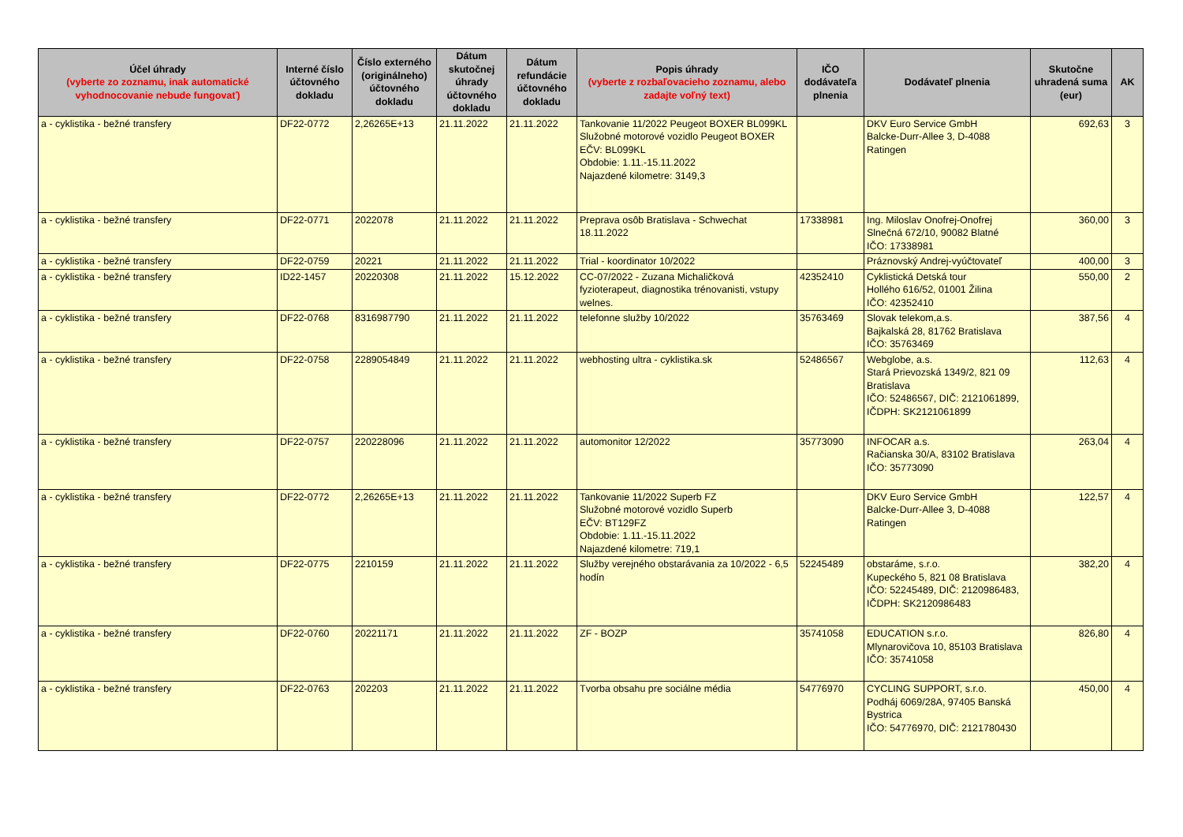| Účel úhrady (vyberte zo zoznamu, inak automatické vyhodnocovanie nebude fungovať) | Interné číslo účtovného dokladu | Číslo externého (originálneho) účtovného dokladu | Dátum skutočnej úhrady účtovného dokladu | Dátum refundácie účtovného dokladu | Popis úhrady (vyberte z rozbaľovacieho zoznamu, alebo zadajte voľný text) | IČO dodávateľa plnenia | Dodávateľ plnenia | Skutočne uhradená suma (eur) | AK |
| --- | --- | --- | --- | --- | --- | --- | --- | --- | --- |
| a - cyklistika - bežné transfery | DF22-0772 | 2,26265E+13 | 21.11.2022 | 21.11.2022 | Tankovanie 11/2022 Peugeot BOXER BL099KL Služobné motorové vozidlo Peugeot BOXER EČV: BL099KL Obdobie: 1.11.-15.11.2022 Najazdené kilometre: 3149,3 | | DKV Euro Service GmbH Balcke-Durr-Allee 3, D-4088 Ratingen | 692,63 | 3 |
| a - cyklistika - bežné transfery | DF22-0771 | 2022078 | 21.11.2022 | 21.11.2022 | Preprava osôb Bratislava - Schwechat 18.11.2022 | 17338981 | Ing. Miloslav Onofrej-Onofrej Slnečná 672/10, 90082 Blatné IČO: 17338981 | 360,00 | 3 |
| a - cyklistika - bežné transfery | DF22-0759 | 20221 | 21.11.2022 | 21.11.2022 | Trial - koordinator 10/2022 | | Práznovský Andrej-vyúčtovateľ | 400,00 | 3 |
| a - cyklistika - bežné transfery | ID22-1457 | 20220308 | 21.11.2022 | 15.12.2022 | CC-07/2022 - Zuzana Michaličková fyzioterapeut, diagnostika trénovanisti, vstupy welnes. | 42352410 | Cyklistická Detská tour Hollého 616/52, 01001 Žilina IČO: 42352410 | 550,00 | 2 |
| a - cyklistika - bežné transfery | DF22-0768 | 8316987790 | 21.11.2022 | 21.11.2022 | telefonne služby 10/2022 | 35763469 | Slovak telekom,a.s. Bajkalská 28, 81762 Bratislava IČO: 35763469 | 387,56 | 4 |
| a - cyklistika - bežné transfery | DF22-0758 | 2289054849 | 21.11.2022 | 21.11.2022 | webhosting ultra - cyklistika.sk | 52486567 | Webglobe, a.s. Stará Prievozská 1349/2, 821 09 Bratislava IČO: 52486567, DIČ: 2121061899, IČDPH: SK2121061899 | 112,63 | 4 |
| a - cyklistika - bežné transfery | DF22-0757 | 220228096 | 21.11.2022 | 21.11.2022 | automonitor 12/2022 | 35773090 | INFOCAR a.s. Račianska 30/A, 83102 Bratislava IČO: 35773090 | 263,04 | 4 |
| a - cyklistika - bežné transfery | DF22-0772 | 2,26265E+13 | 21.11.2022 | 21.11.2022 | Tankovanie 11/2022 Superb FZ Služobné motorové vozidlo Superb EČV: BT129FZ Obdobie: 1.11.-15.11.2022 Najazdené kilometre: 719,1 | | DKV Euro Service GmbH Balcke-Durr-Allee 3, D-4088 Ratingen | 122,57 | 4 |
| a - cyklistika - bežné transfery | DF22-0775 | 2210159 | 21.11.2022 | 21.11.2022 | Služby verejného obstarávania za 10/2022 - 6,5 hodín | 52245489 | obstaráme, s.r.o. Kupeckého 5, 821 08 Bratislava IČO: 52245489, DIČ: 2120986483, IČDPH: SK2120986483 | 382,20 | 4 |
| a - cyklistika - bežné transfery | DF22-0760 | 20221171 | 21.11.2022 | 21.11.2022 | ZF - BOZP | 35741058 | EDUCATION s.r.o. Mlynarovičova 10, 85103 Bratislava IČO: 35741058 | 826,80 | 4 |
| a - cyklistika - bežné transfery | DF22-0763 | 202203 | 21.11.2022 | 21.11.2022 | Tvorba obsahu pre sociálne média | 54776970 | CYCLING SUPPORT, s.r.o. Podháj 6069/28A, 97405 Banská Bystrica IČO: 54776970, DIČ: 2121780430 | 450,00 | 4 |